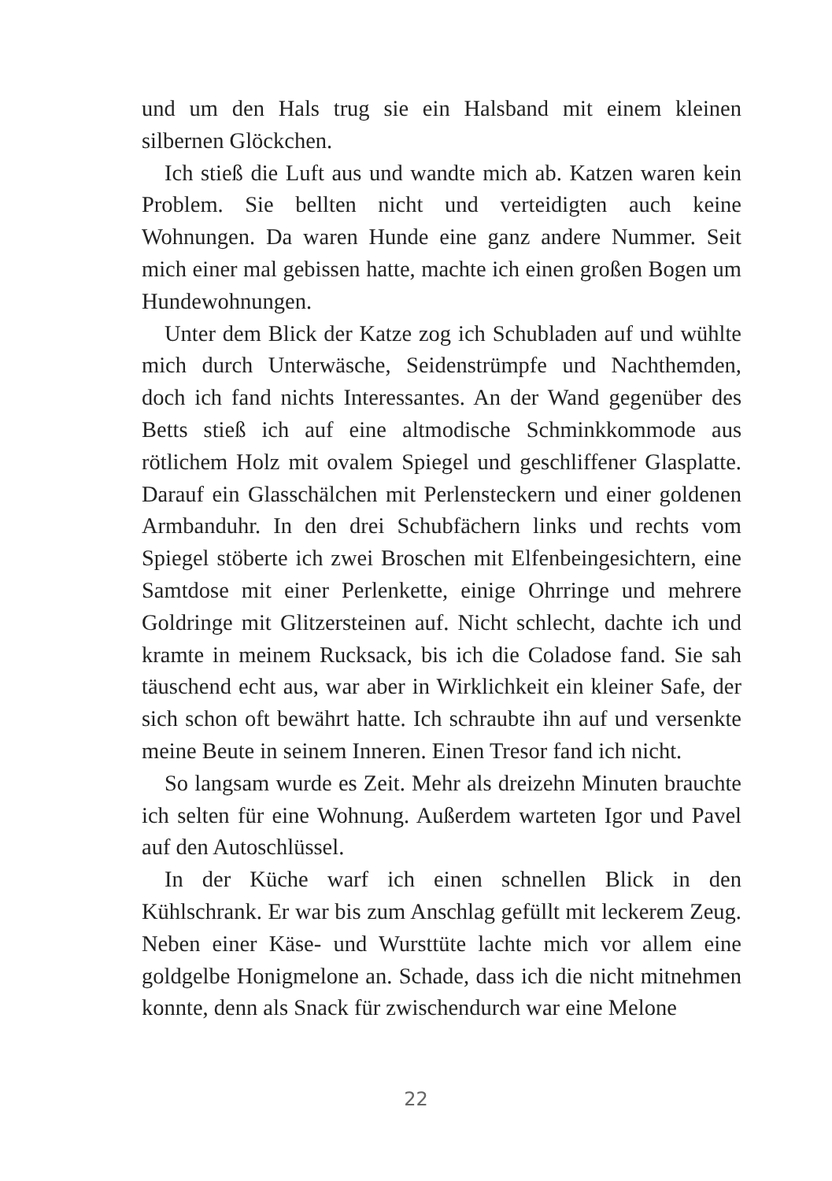und um den Hals trug sie ein Halsband mit einem kleinen silbernen Glöckchen.
Ich stieß die Luft aus und wandte mich ab. Katzen waren kein Problem. Sie bellten nicht und verteidigten auch keine Wohnungen. Da waren Hunde eine ganz andere Nummer. Seit mich einer mal gebissen hatte, machte ich einen großen Bogen um Hundewohnungen.
Unter dem Blick der Katze zog ich Schubladen auf und wühlte mich durch Unterwäsche, Seidenstrümpfe und Nachthemden, doch ich fand nichts Interessantes. An der Wand gegenüber des Betts stieß ich auf eine altmodische Schminkkommode aus rötlichem Holz mit ovalem Spiegel und geschliffener Glasplatte. Darauf ein Glasschälchen mit Perlensteckern und einer goldenen Armbanduhr. In den drei Schubfächern links und rechts vom Spiegel stöberte ich zwei Broschen mit Elfenbeingesichtern, eine Samtdose mit einer Perlenkette, einige Ohrringe und mehrere Goldringe mit Glitzersteinen auf. Nicht schlecht, dachte ich und kramte in meinem Rucksack, bis ich die Coladose fand. Sie sah täuschend echt aus, war aber in Wirklichkeit ein kleiner Safe, der sich schon oft bewährt hatte. Ich schraubte ihn auf und versenkte meine Beute in seinem Inneren. Einen Tresor fand ich nicht.
So langsam wurde es Zeit. Mehr als dreizehn Minuten brauchte ich selten für eine Wohnung. Außerdem warteten Igor und Pavel auf den Autoschlüssel.
In der Küche warf ich einen schnellen Blick in den Kühlschrank. Er war bis zum Anschlag gefüllt mit leckerem Zeug. Neben einer Käse- und Wursttüte lachte mich vor allem eine goldgelbe Honigmelone an. Schade, dass ich die nicht mitnehmen konnte, denn als Snack für zwischendurch war eine Melone
22